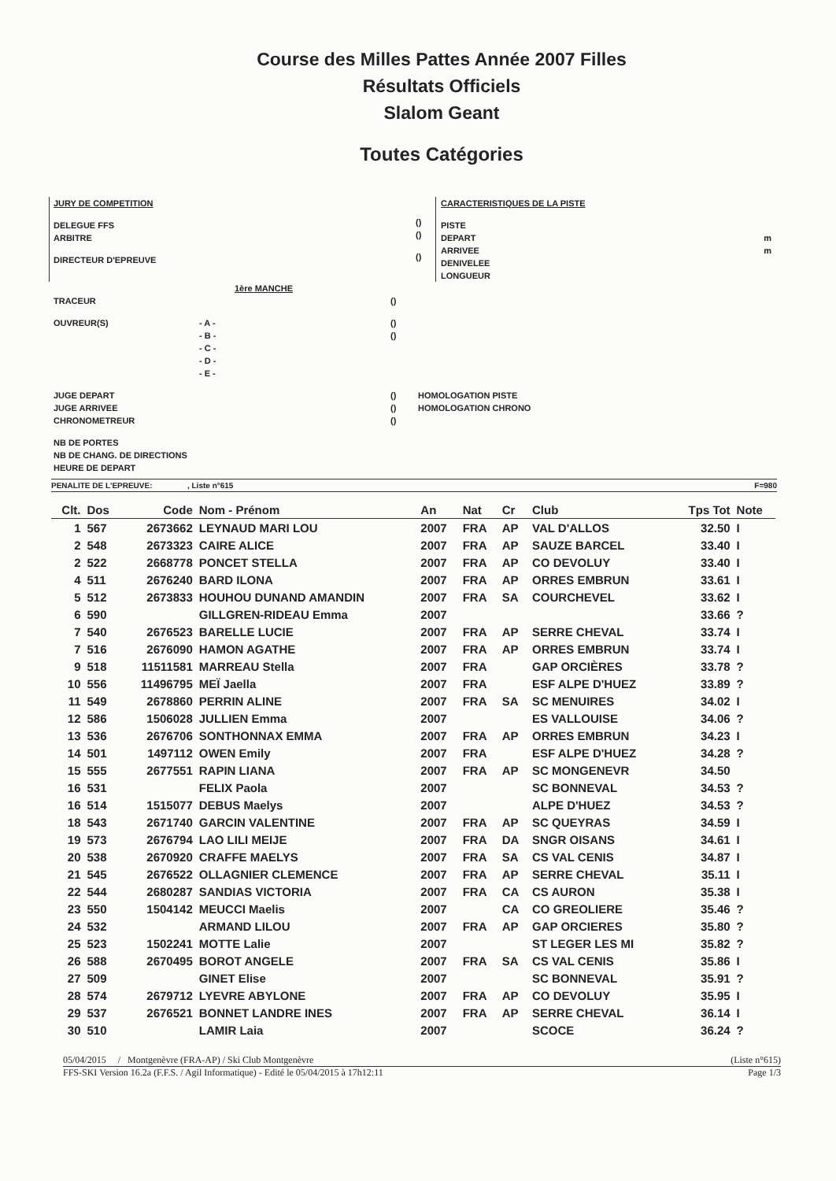Course des Milles Pattes Année 2007 Filles
Résultats Officiels
Slalom Geant
Toutes Catégories
JURY DE COMPETITION
DELEGUE FFS
ARBITRE
DIRECTEUR D'EPREUVE
()
()
()
CARACTERISTIQUES DE LA PISTE
PISTE
DEPART m
ARRIVEE m
DENIVELEE
LONGUEUR
1ère MANCHE
TRACEUR ()
OUVREUR(S) - A -
- B -
- C -
- D -
- E - ()
()
JUGE DEPART
JUGE ARRIVEE
CHRONOMETREUR ()
()
() HOMOLOGATION PISTE
HOMOLOGATION CHRONO
NB DE PORTES
NB DE CHANG. DE DIRECTIONS
HEURE DE DEPART
PENALITE DE L'EPREUVE: , Liste n°615 F=980
| Clt. | Dos | Code | Nom - Prénom | An | Nat | Cr | Club | Tps Tot | Note |
| --- | --- | --- | --- | --- | --- | --- | --- | --- | --- |
| 1 | 567 | 2673662 | LEYNAUD MARI LOU | 2007 | FRA | AP | VAL D'ALLOS | 32.50 | I |
| 2 | 548 | 2673323 | CAIRE ALICE | 2007 | FRA | AP | SAUZE BARCEL | 33.40 | I |
| 2 | 522 | 2668778 | PONCET STELLA | 2007 | FRA | AP | CO DEVOLUY | 33.40 | I |
| 4 | 511 | 2676240 | BARD ILONA | 2007 | FRA | AP | ORRES EMBRUN | 33.61 | I |
| 5 | 512 | 2673833 | HOUHOU DUNAND AMANDIN | 2007 | FRA | SA | COURCHEVEL | 33.62 | I |
| 6 | 590 | | GILLGREN-RIDEAU Emma | 2007 | | | | 33.66 | ? |
| 7 | 540 | 2676523 | BARELLE LUCIE | 2007 | FRA | AP | SERRE CHEVAL | 33.74 | I |
| 7 | 516 | 2676090 | HAMON AGATHE | 2007 | FRA | AP | ORRES EMBRUN | 33.74 | I |
| 9 | 518 | 11511581 | MARREAU Stella | 2007 | FRA | | GAP ORCIÈRES | 33.78 | ? |
| 10 | 556 | 11496795 | MEÏ Jaella | 2007 | FRA | | ESF ALPE D'HUEZ | 33.89 | ? |
| 11 | 549 | 2678860 | PERRIN ALINE | 2007 | FRA | SA | SC MENUIRES | 34.02 | I |
| 12 | 586 | 1506028 | JULLIEN Emma | 2007 | | | ES VALLOUISE | 34.06 | ? |
| 13 | 536 | 2676706 | SONTHONNAX EMMA | 2007 | FRA | AP | ORRES EMBRUN | 34.23 | I |
| 14 | 501 | 1497112 | OWEN Emily | 2007 | FRA | | ESF ALPE D'HUEZ | 34.28 | ? |
| 15 | 555 | 2677551 | RAPIN LIANA | 2007 | FRA | AP | SC MONGENEVR | 34.50 | |
| 16 | 531 | | FELIX Paola | 2007 | | | SC BONNEVAL | 34.53 | ? |
| 16 | 514 | 1515077 | DEBUS Maelys | 2007 | | | ALPE D'HUEZ | 34.53 | ? |
| 18 | 543 | 2671740 | GARCIN VALENTINE | 2007 | FRA | AP | SC QUEYRAS | 34.59 | I |
| 19 | 573 | 2676794 | LAO LILI MEIJE | 2007 | FRA | DA | SNGR OISANS | 34.61 | I |
| 20 | 538 | 2670920 | CRAFFE MAELYS | 2007 | FRA | SA | CS VAL CENIS | 34.87 | I |
| 21 | 545 | 2676522 | OLLAGNIER CLEMENCE | 2007 | FRA | AP | SERRE CHEVAL | 35.11 | I |
| 22 | 544 | 2680287 | SANDIAS VICTORIA | 2007 | FRA | CA | CS AURON | 35.38 | I |
| 23 | 550 | 1504142 | MEUCCI Maelis | 2007 | | CA | CO GREOLIERE | 35.46 | ? |
| 24 | 532 | | ARMAND LILOU | 2007 | FRA | AP | GAP ORCIERES | 35.80 | ? |
| 25 | 523 | 1502241 | MOTTE Lalie | 2007 | | | ST LEGER LES MI | 35.82 | ? |
| 26 | 588 | 2670495 | BOROT ANGELE | 2007 | FRA | SA | CS VAL CENIS | 35.86 | I |
| 27 | 509 | | GINET Elise | 2007 | | | SC BONNEVAL | 35.91 | ? |
| 28 | 574 | 2679712 | LYEVRE ABYLONE | 2007 | FRA | AP | CO DEVOLUY | 35.95 | I |
| 29 | 537 | 2676521 | BONNET LANDRE INES | 2007 | FRA | AP | SERRE CHEVAL | 36.14 | I |
| 30 | 510 | | LAMIR Laia | 2007 | | | SCOCE | 36.24 | ? |
05/04/2015 / Montgenèvre (FRA-AP) / Ski Club Montgenèvre (Liste n°615)
FFS-SKI Version 16.2a (F.F.S. / Agil Informatique) - Edité le 05/04/2015 à 17h12:11 Page 1/3